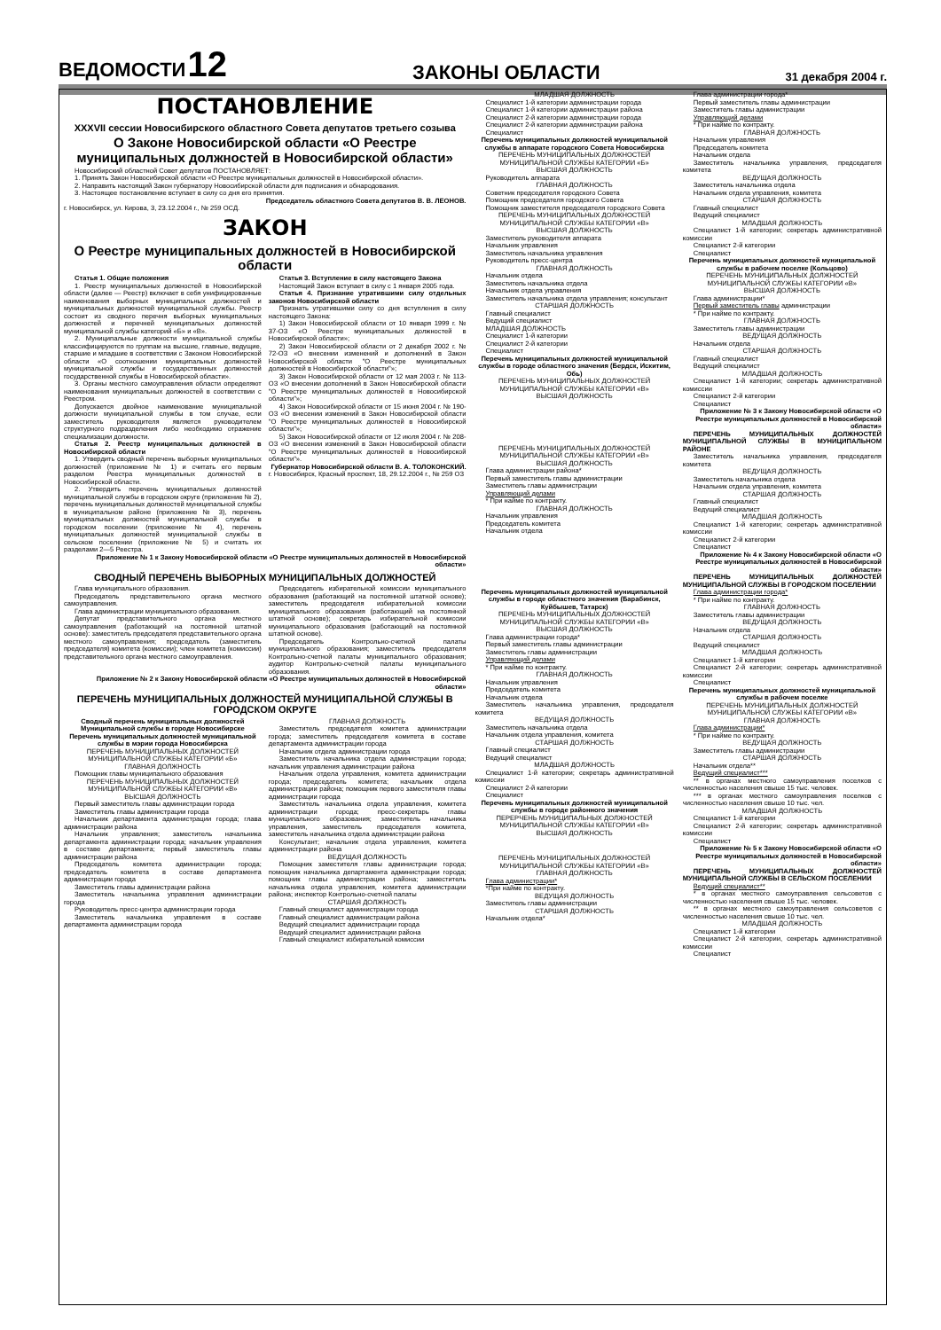ВЕДОМОСТИ 12 ЗАКОНЫ ОБЛАСТИ 31 декабря 2004 г.
ПОСТАНОВЛЕНИЕ
XXXVII сессии Новосибирского областного Совета депутатов третьего созыва
О Законе Новосибирской области «О Реестре муниципальных должностей в Новосибирской области»
Новосибирский областной Совет депутатов ПОСТАНОВЛЯЕТ:
1. Принять Закон Новосибирской области «О Реестре муниципальных должностей в Новосибирской области».
2. Направить настоящий Закон губернатору Новосибирской области для подписания и обнародования.
3. Настоящее постановление вступает в силу со дня его принятия.
Председатель областного Совета депутатов В. В. ЛЕОНОВ.
г. Новосибирск, ул. Кирова, 3, 23.12.2004 г., № 259 ОСД.
ЗАКОН
О Реестре муниципальных должностей в Новосибирской области
Статья 1. Общие положения
1. Реестр муниципальных должностей в Новосибирской области (далее — Реестр) включает в себя унифицированные наименования выборных муниципальных должностей и муниципальных должностей муниципальной службы. Реестр состоит из сводного перечня выборных муниципальных должностей и перечней муниципальных должностей муниципальной службы категорий «Б» и «В».
2. Муниципальные должности муниципальной службы классифицируются по группам на высшие, главные, ведущие, старшие и младшие в соответствии с Законом Новосибирской области «О соотношении муниципальных должностей муниципальной службы и государственных должностей государственной службы в Новосибирской области».
3. Органы местного самоуправления области определяют наименования муниципальных должностей в соответствии с Реестром.
Допускается двойное наименование муниципальной должности муниципальной службы в том случае, если заместитель руководителя является руководителем структурного подразделения либо необходимо отражение специализации должности.
Статья 2. Реестр муниципальных должностей в Новосибирской области
1. Утвердить сводный перечень выборных муниципальных должностей (приложение № 1) и считать его первым разделом Реестра муниципальных должностей в Новосибирской области.
2. Утвердить перечень муниципальных должностей муниципальной службы в городском округе (приложение № 2), перечень муниципальных должностей муниципальной службы в муниципальном районе (приложение № 3), перечень муниципальных должностей муниципальной службы в городском поселении (приложение № 4), перечень муниципальных должностей муниципальной службы в сельском поселении (приложение № 5) и считать их разделами 2—5 Реестра.
Статья 3. Вступление в силу настоящего Закона
Настоящий Закон вступает в силу с 1 января 2005 года.
Статья 4. Признание утратившими силу отдельных законов Новосибирской области
Признать утратившими силу со дня вступления в силу настоящего Закона:
1) Закон Новосибирской области от 10 января 1999 г. № 37-ОЗ «О Реестре муниципальных должностей в Новосибирской области»;
2) Закон Новосибирской области от 2 декабря 2002 г. № 72-ОЗ «О внесении изменений и дополнений в Закон Новосибирской области "О Реестре муниципальных должностей в Новосибирской области"»;
3) Закон Новосибирской области от 12 мая 2003 г. № 113-ОЗ «О внесении дополнений в Закон Новосибирской области "О Реестре муниципальных должностей в Новосибирской области"»;
4) Закон Новосибирской области от 15 июня 2004 г. № 190-ОЗ «О внесении изменений в Закон Новосибирской области "О Реестре муниципальных должностей в Новосибирской области"»;
5) Закон Новосибирской области от 12 июля 2004 г. № 208-ОЗ «О внесении изменений в Закон Новосибирской области "О Реестре муниципальных должностей в Новосибирской области"».
Губернатор Новосибирской области В. А. ТОЛОКОНСКИЙ.
г. Новосибирск, Красный проспект, 18, 29.12.2004 г., № 259 ОЗ
Приложение № 1 к Закону Новосибирской области «О Реестре муниципальных должностей в Новосибирской области»
СВОДНЫЙ ПЕРЕЧЕНЬ ВЫБОРНЫХ МУНИЦИПАЛЬНЫХ ДОЛЖНОСТЕЙ
Глава муниципального образования.
Председатель представительного органа местного самоуправления.
Глава администрации муниципального образования.
Депутат представительного органа местного самоуправления (работающий на постоянной штатной основе): заместитель председателя представительного органа местного самоуправления; председатель (заместитель председателя) комитета (комиссии); член комитета (комиссии) представительного органа местного самоуправления.
Председатель избирательной комиссии муниципального образования (работающий на постоянной штатной основе); заместитель председателя избирательной комиссии муниципального образования (работающий на постоянной штатной основе); секретарь избирательной комиссии муниципального образования (работающий на постоянной штатной основе).
Председатель Контрольно-счетной палаты муниципального образования; заместитель председателя Контрольно-счетной палаты муниципального образования; аудитор Контрольно-счетной палаты муниципального образования.
Приложение № 2 к Закону Новосибирской области «О Реестре муниципальных должностей в Новосибирской области»
ПЕРЕЧЕНЬ МУНИЦИПАЛЬНЫХ ДОЛЖНОСТЕЙ МУНИЦИПАЛЬНОЙ СЛУЖБЫ В ГОРОДСКОМ ОКРУГЕ
Сводный перечень муниципальных должностей Муниципальной службы в городе Новосибирске
Перечень муниципальных должностей муниципальной службы в мэрии города Новосибирска
ПЕРЕЧЕНЬ МУНИЦИПАЛЬНЫХ ДОЛЖНОСТЕЙ МУНИЦИПАЛЬНОЙ СЛУЖБЫ КАТЕГОРИИ «Б»
ГЛАВНАЯ ДОЛЖНОСТЬ
Помощник главы муниципального образования
ПЕРЕЧЕНЬ МУНИЦИПАЛЬНЫХ ДОЛЖНОСТЕЙ МУНИЦИПАЛЬНОЙ СЛУЖБЫ КАТЕГОРИИ «В»
ВЫСШАЯ ДОЛЖНОСТЬ
Первый заместитель главы администрации города
Заместитель главы администрации города
Начальник департамента администрации города; глава администрации района
Начальник управления; заместитель начальника департамента администрации города; начальник управления в составе департамента; первый заместитель главы администрации района
Председатель комитета администрации города; председатель комитета в составе департамента администрации города
Заместитель главы администрации района
Заместитель начальника управления администрации города
Руководитель пресс-центра администрации города
Заместитель начальника управления в составе департамента администрации города
ГЛАВНАЯ ДОЛЖНОСТЬ
Заместитель председателя комитета администрации города; заместитель председателя комитета в составе департамента администрации города
Начальник отдела администрации города
Заместитель начальника отдела администрации города; начальник управления администрации района
Начальник отдела управления, комитета администрации города; председатель комитета; начальник отдела администрации района; помощник первого заместителя главы администрации города
Заместитель начальника отдела управления, комитета администрации города; пресс-секретарь главы муниципального образования; заместитель начальника управления, заместитель председателя комитета, заместитель начальника отдела администрации района
Консультант; начальник отдела управления, комитета администрации района
ВЕДУЩАЯ ДОЛЖНОСТЬ
Помощник заместителя главы администрации города; помощник начальника департамента администрации города; помощник главы администрации района; заместитель начальника отдела управления, комитета администрации района; инспектор Контрольно-счетной палаты
СТАРШАЯ ДОЛЖНОСТЬ
Главный специалист администрации города
Главный специалист администрации района
Ведущий специалист администрации города
Ведущий специалист администрации района
Главный специалист избирательной комиссии
МЛАДШАЯ ДОЛЖНОСТЬ
Специалист 1-й категории администрации города
Специалист 1-й категории администрации района
Специалист 2-й категории администрации города
Специалист 2-й категории администрации района
Специалист
Перечень муниципальных должностей муниципальной службы в аппарате городского Совета Новосибирска
ПЕРЕЧЕНЬ МУНИЦИПАЛЬНЫХ ДОЛЖНОСТЕЙ МУНИЦИПАЛЬНОЙ СЛУЖБЫ КАТЕГОРИИ «Б»
ВЫСШАЯ ДОЛЖНОСТЬ
Руководитель аппарата
ГЛАВНАЯ ДОЛЖНОСТЬ
Советник председателя городского Совета
Помощник председателя городского Совета
Помощник заместителя председателя городского Совета
ПЕРЕЧЕНЬ МУНИЦИПАЛЬНЫХ ДОЛЖНОСТЕЙ МУНИЦИПАЛЬНОЙ СЛУЖБЫ КАТЕГОРИИ «В»
ВЫСШАЯ ДОЛЖНОСТЬ
Заместитель руководителя аппарата
Начальник управления
Заместитель начальника управления
Руководитель пресс-центра
ГЛАВНАЯ ДОЛЖНОСТЬ
Начальник отдела
Заместитель начальника отдела
Начальник отдела управления
Заместитель начальника отдела управления; консультант
СТАРШАЯ ДОЛЖНОСТЬ
Главный специалист
Ведущий специалист
МЛАДШАЯ ДОЛЖНОСТЬ
Специалист 1-й категории
Специалист 2-й категории
Специалист
Перечень муниципальных должностей муниципальной службы в городе областного значения (Бердск, Искитим, Обь)
ПЕРЕЧЕНЬ МУНИЦИПАЛЬНЫХ ДОЛЖНОСТЕЙ МУНИЦИПАЛЬНОЙ СЛУЖБЫ КАТЕГОРИИ «В»
ВЫСШАЯ ДОЛЖНОСТЬ
ПЕРЕЧЕНЬ МУНИЦИПАЛЬНЫХ ДОЛЖНОСТЕЙ МУНИЦИПАЛЬНОЙ СЛУЖБЫ КАТЕГОРИИ «В»
ВЫСШАЯ ДОЛЖНОСТЬ
Глава администрации района*
Первый заместитель главы администрации
Заместитель главы администрации
Управляющий делами
* При найме по контракту.
ГЛАВНАЯ ДОЛЖНОСТЬ
Начальник управления
Председатель комитета
Начальник отдела
Перечень муниципальных должностей муниципальной службы в городе областного значения (Барабинск, Куйбышев, Татарск)
ПЕРЕЧЕНЬ МУНИЦИПАЛЬНЫХ ДОЛЖНОСТЕЙ МУНИЦИПАЛЬНОЙ СЛУЖБЫ КАТЕГОРИИ «В»
ВЫСШАЯ ДОЛЖНОСТЬ
Глава администрации города*
Первый заместитель главы администрации
Заместитель главы администрации
Управляющий делами
* При найме по контракту.
ГЛАВНАЯ ДОЛЖНОСТЬ
Начальник управления
Председатель комитета
Начальник отдела
Заместитель начальника управления, председателя комитета
ВЕДУЩАЯ ДОЛЖНОСТЬ
Заместитель начальника отдела
Начальник отдела управления, комитета
СТАРШАЯ ДОЛЖНОСТЬ
Главный специалист
Ведущий специалист
МЛАДШАЯ ДОЛЖНОСТЬ
Специалист 1-й категории; секретарь административной комиссии
Специалист 2-й категории
Специалист
Перечень муниципальных должностей муниципальной службы в городе районного значения
ПЕРЕРЧЕНЬ МУНИЦИПАЛЬНЫХ ДОЛЖНОСТЕЙ МУНИЦИПАЛЬНОЙ СЛУЖБЫ КАТЕГОРИИ «В»
ВЫСШАЯ ДОЛЖНОСТЬ
ПЕРЕЧЕНЬ МУНИЦИПАЛЬНЫХ ДОЛЖНОСТЕЙ МУНИЦИПАЛЬНОЙ СЛУЖБЫ КАТЕГОРИИ «В»
ГЛАВНАЯ ДОЛЖНОСТЬ
Глава администрации*
*При найме по контракту.
ВЕДУЩАЯ ДОЛЖНОСТЬ
Заместитель главы администрации
СТАРШАЯ ДОЛЖНОСТЬ
Начальник отдела*
Глава администрации города*
Первый заместитель главы администрации
Заместитель главы администрации
Управляющий делами
* При найме по контракту.
ГЛАВНАЯ ДОЛЖНОСТЬ
Начальник управления
Председатель комитета
Начальник отдела
Заместитель начальника управления, председателя комитета
ВЕДУЩАЯ ДОЛЖНОСТЬ
Заместитель начальника отдела
Начальник отдела управления, комитета
СТАРШАЯ ДОЛЖНОСТЬ
Главный специалист
Ведущий специалист
МЛАДШАЯ ДОЛЖНОСТЬ
Специалист 1-й категории; секретарь административной комиссии
Специалист 2-й категории
Специалист
Перечень муниципальных должностей муниципальной службы в рабочем поселке (Кольцово)
ПЕРЕЧЕНЬ МУНИЦИПАЛЬНЫХ ДОЛЖНОСТЕЙ МУНИЦИПАЛЬНОЙ СЛУЖБЫ КАТЕГОРИИ «В»
ВЫСШАЯ ДОЛЖНОСТЬ
Глава администрации*
Первый заместитель главы администрации
* При найме по контракту.
ГЛАВНАЯ ДОЛЖНОСТЬ
Заместитель главы администрации
ВЕДУЩАЯ ДОЛЖНОСТЬ
Начальник отдела
СТАРШАЯ ДОЛЖНОСТЬ
Главный специалист
Ведущий специалист
МЛАДШАЯ ДОЛЖНОСТЬ
Специалист 1-й категории; секретарь административной комиссии
Специалист 2-й категории
Специалист
Приложение № 3 к Закону Новосибирской области «О Реестре муниципальных должностей в Новосибирской области»
ПЕРЕЧЕНЬ МУНИЦИПАЛЬНЫХ ДОЛЖНОСТЕЙ МУНИЦИПАЛЬНОЙ СЛУЖБЫ В МУНИЦИПАЛЬНОМ РАЙОНЕ
Заместитель начальника управления, председателя комитета
ВЕДУЩАЯ ДОЛЖНОСТЬ
Заместитель начальника отдела
Начальник отдела управления, комитета
СТАРШАЯ ДОЛЖНОСТЬ
Главный специалист
Ведущий специалист
МЛАДШАЯ ДОЛЖНОСТЬ
Специалист 1-й категории; секретарь административной комиссии
Специалист 2-й категории
Специалист
Приложение № 4 к Закону Новосибирской области «О Реестре муниципальных должностей в Новосибирской области»
ПЕРЕЧЕНЬ МУНИЦИПАЛЬНЫХ ДОЛЖНОСТЕЙ МУНИЦИПАЛЬНОЙ СЛУЖБЫ В ГОРОДСКОМ ПОСЕЛЕНИИ
Глава администрации города*
* При найме по контракту.
ГЛАВНАЯ ДОЛЖНОСТЬ
Заместитель главы администрации
ВЕДУЩАЯ ДОЛЖНОСТЬ
Начальник отдела
СТАРШАЯ ДОЛЖНОСТЬ
Ведущий специалист
МЛАДШАЯ ДОЛЖНОСТЬ
Специалист 1-й категории
Специалист 2-й категории; секретарь административной комиссии
Специалист
Перечень муниципальных должностей муниципальной службы в рабочем поселке
ПЕРЕЧЕНЬ МУНИЦИПАЛЬНЫХ ДОЛЖНОСТЕЙ МУНИЦИПАЛЬНОЙ СЛУЖБЫ КАТЕГОРИИ «В»
ГЛАВНАЯ ДОЛЖНОСТЬ
Глава администрации*
* При найме по контракту.
ВЕДУЩАЯ ДОЛЖНОСТЬ
Заместитель главы администрации
СТАРШАЯ ДОЛЖНОСТЬ
Начальник отдела**
Ведущий специалист***
** в органах местного самоуправления поселков с численностью населения свыше 15 тыс. человек.
*** в органах местного самоуправления поселков с численностью населения свыше 10 тыс. чел.
МЛАДШАЯ ДОЛЖНОСТЬ
Специалист 1-й категории
Специалист 2-й категории; секретарь административной комиссии
Специалист
Приложение № 5 к Закону Новосибирской области «О Реестре муниципальных должностей в Новосибирской области»
ПЕРЕЧЕНЬ МУНИЦИПАЛЬНЫХ ДОЛЖНОСТЕЙ МУНИЦИПАЛЬНОЙ СЛУЖБЫ В СЕЛЬСКОМ ПОСЕЛЕНИИ
Ведущий специалист**
* в органах местного самоуправления сельсоветов с численностью населения свыше 15 тыс. человек.
** в органах местного самоуправления сельсоветов с численностью населения свыше 10 тыс. чел.
МЛАДШАЯ ДОЛЖНОСТЬ
Специалист 1-й категории
Специалист 2-й категории, секретарь административной комиссии
Специалист